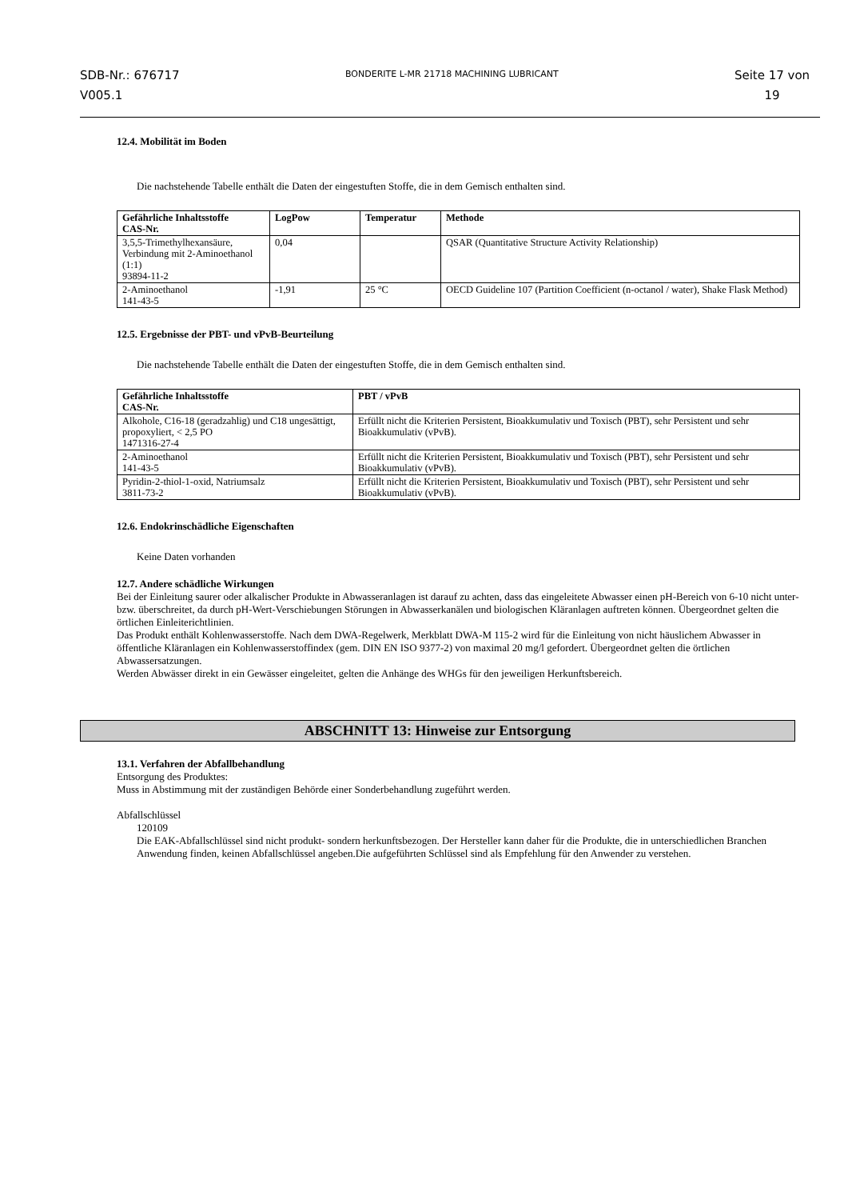SDB-Nr.: 676717
V005.1
BONDERITE L-MR 21718 MACHINING LUBRICANT
Seite 17 von
19
12.4. Mobilität im Boden
Die nachstehende Tabelle enthält die Daten der eingestuften Stoffe, die in dem Gemisch enthalten sind.
| Gefährliche Inhaltsstoffe CAS-Nr. | LogPow | Temperatur | Methode |
| --- | --- | --- | --- |
| 3,5,5-Trimethylhexansäure, Verbindung mit 2-Aminoethanol (1:1) 93894-11-2 | 0,04 | | QSAR (Quantitative Structure Activity Relationship) |
| 2-Aminoethanol 141-43-5 | -1,91 | 25 °C | OECD Guideline 107 (Partition Coefficient (n-octanol / water), Shake Flask Method) |
12.5. Ergebnisse der PBT- und vPvB-Beurteilung
Die nachstehende Tabelle enthält die Daten der eingestuften Stoffe, die in dem Gemisch enthalten sind.
| Gefährliche Inhaltsstoffe CAS-Nr. | PBT / vPvB |
| --- | --- |
| Alkohole, C16-18 (geradzahlig) und C18 ungesättigt, propoxyliert, < 2,5 PO 1471316-27-4 | Erfüllt nicht die Kriterien Persistent, Bioakkumulativ und Toxisch (PBT), sehr Persistent und sehr Bioakkumulativ (vPvB). |
| 2-Aminoethanol 141-43-5 | Erfüllt nicht die Kriterien Persistent, Bioakkumulativ und Toxisch (PBT), sehr Persistent und sehr Bioakkumulativ (vPvB). |
| Pyridin-2-thiol-1-oxid, Natriumsalz 3811-73-2 | Erfüllt nicht die Kriterien Persistent, Bioakkumulativ und Toxisch (PBT), sehr Persistent und sehr Bioakkumulativ (vPvB). |
12.6. Endokrinschädliche Eigenschaften
Keine Daten vorhanden
12.7. Andere schädliche Wirkungen
Bei der Einleitung saurer oder alkalischer Produkte in Abwasseranlagen ist darauf zu achten, dass das eingeleitete Abwasser einen pH-Bereich von 6-10 nicht unter- bzw. überschreitet, da durch pH-Wert-Verschiebungen Störungen in Abwasserkanälen und biologischen Kläranlagen auftreten können. Übergeordnet gelten die örtlichen Einleiterichtlinien.
Das Produkt enthält Kohlenwasserstoffe. Nach dem DWA-Regelwerk, Merkblatt DWA-M 115-2 wird für die Einleitung von nicht häuslichem Abwasser in öffentliche Kläranlagen ein Kohlenwasserstoffindex (gem. DIN EN ISO 9377-2) von maximal 20 mg/l gefordert. Übergeordnet gelten die örtlichen Abwassersatzungen.
Werden Abwässer direkt in ein Gewässer eingeleitet, gelten die Anhänge des WHGs für den jeweiligen Herkunftsbereich.
ABSCHNITT 13: Hinweise zur Entsorgung
13.1. Verfahren der Abfallbehandlung
Entsorgung des Produktes:
Muss in Abstimmung mit der zuständigen Behörde einer Sonderbehandlung zugeführt werden.
Abfallschlüssel
120109
Die EAK-Abfallschlüssel sind nicht produkt- sondern herkunftsbezogen. Der Hersteller kann daher für die Produkte, die in unterschiedlichen Branchen Anwendung finden, keinen Abfallschlüssel angeben.Die aufgeführten Schlüssel sind als Empfehlung für den Anwender zu verstehen.